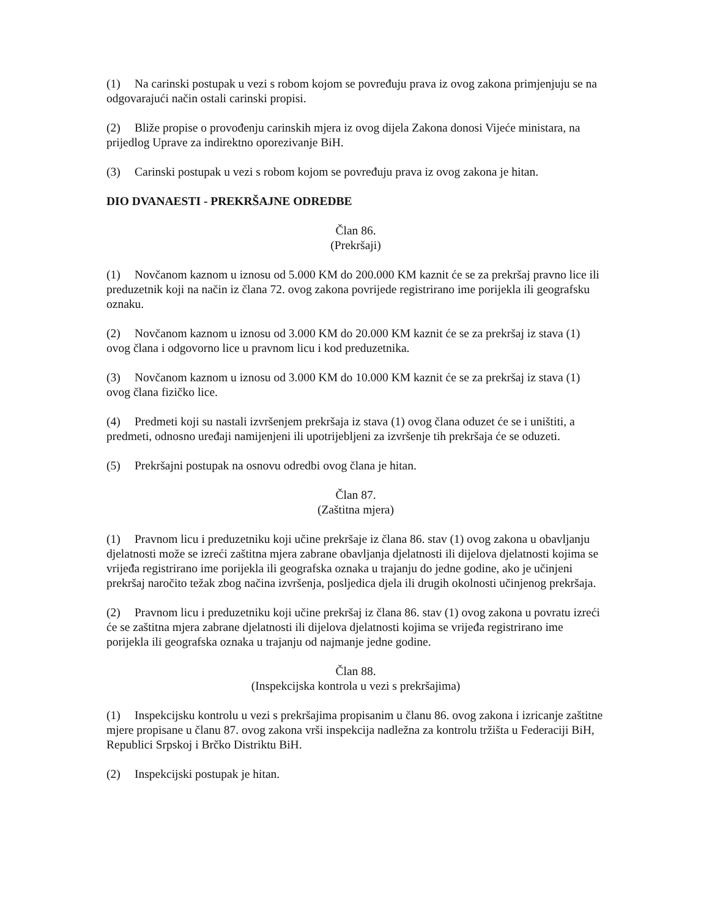(1) Na carinski postupak u vezi s robom kojom se povređuju prava iz ovog zakona primjenjuju se na odgovarajući način ostali carinski propisi.
(2) Bliže propise o provođenju carinskih mjera iz ovog dijela Zakona donosi Vijeće ministara, na prijedlog Uprave za indirektno oporezivanje BiH.
(3) Carinski postupak u vezi s robom kojom se povređuju prava iz ovog zakona je hitan.
DIO DVANAESTI - PREKRŠAJNE ODREDBE
Član 86.
(Prekršaji)
(1) Novčanom kaznom u iznosu od 5.000 KM do 200.000 KM kaznit će se za prekršaj pravno lice ili preduzetnik koji na način iz člana 72. ovog zakona povrijede registrirano ime porijekla ili geografsku oznaku.
(2) Novčanom kaznom u iznosu od 3.000 KM do 20.000 KM kaznit će se za prekršaj iz stava (1) ovog člana i odgovorno lice u pravnom licu i kod preduzetnika.
(3) Novčanom kaznom u iznosu od 3.000 KM do 10.000 KM kaznit će se za prekršaj iz stava (1) ovog člana fizičko lice.
(4) Predmeti koji su nastali izvršenjem prekršaja iz stava (1) ovog člana oduzet će se i uništiti, a predmeti, odnosno uređaji namijenjeni ili upotrijebljeni za izvršenje tih prekršaja će se oduzeti.
(5) Prekršajni postupak na osnovu odredbi ovog člana je hitan.
Član 87.
(Zaštitna mjera)
(1) Pravnom licu i preduzetniku koji učine prekršaje iz člana 86. stav (1) ovog zakona u obavljanju djelatnosti može se izreći zaštitna mjera zabrane obavljanja djelatnosti ili dijelova djelatnosti kojima se vrijeđa registrirano ime porijekla ili geografska oznaka u trajanju do jedne godine, ako je učinjeni prekršaj naročito težak zbog načina izvršenja, posljedica djela ili drugih okolnosti učinjenog prekršaja.
(2) Pravnom licu i preduzetniku koji učine prekršaj iz člana 86. stav (1) ovog zakona u povratu izreći će se zaštitna mjera zabrane djelatnosti ili dijelova djelatnosti kojima se vrijeđa registrirano ime porijekla ili geografska oznaka u trajanju od najmanje jedne godine.
Član 88.
(Inspekcijska kontrola u vezi s prekršajima)
(1) Inspekcijsku kontrolu u vezi s prekršajima propisanim u članu 86. ovog zakona i izricanje zaštitne mjere propisane u članu 87. ovog zakona vrši inspekcija nadležna za kontrolu tržišta u Federaciji BiH, Republici Srpskoj i Brčko Distriktu BiH.
(2) Inspekcijski postupak je hitan.